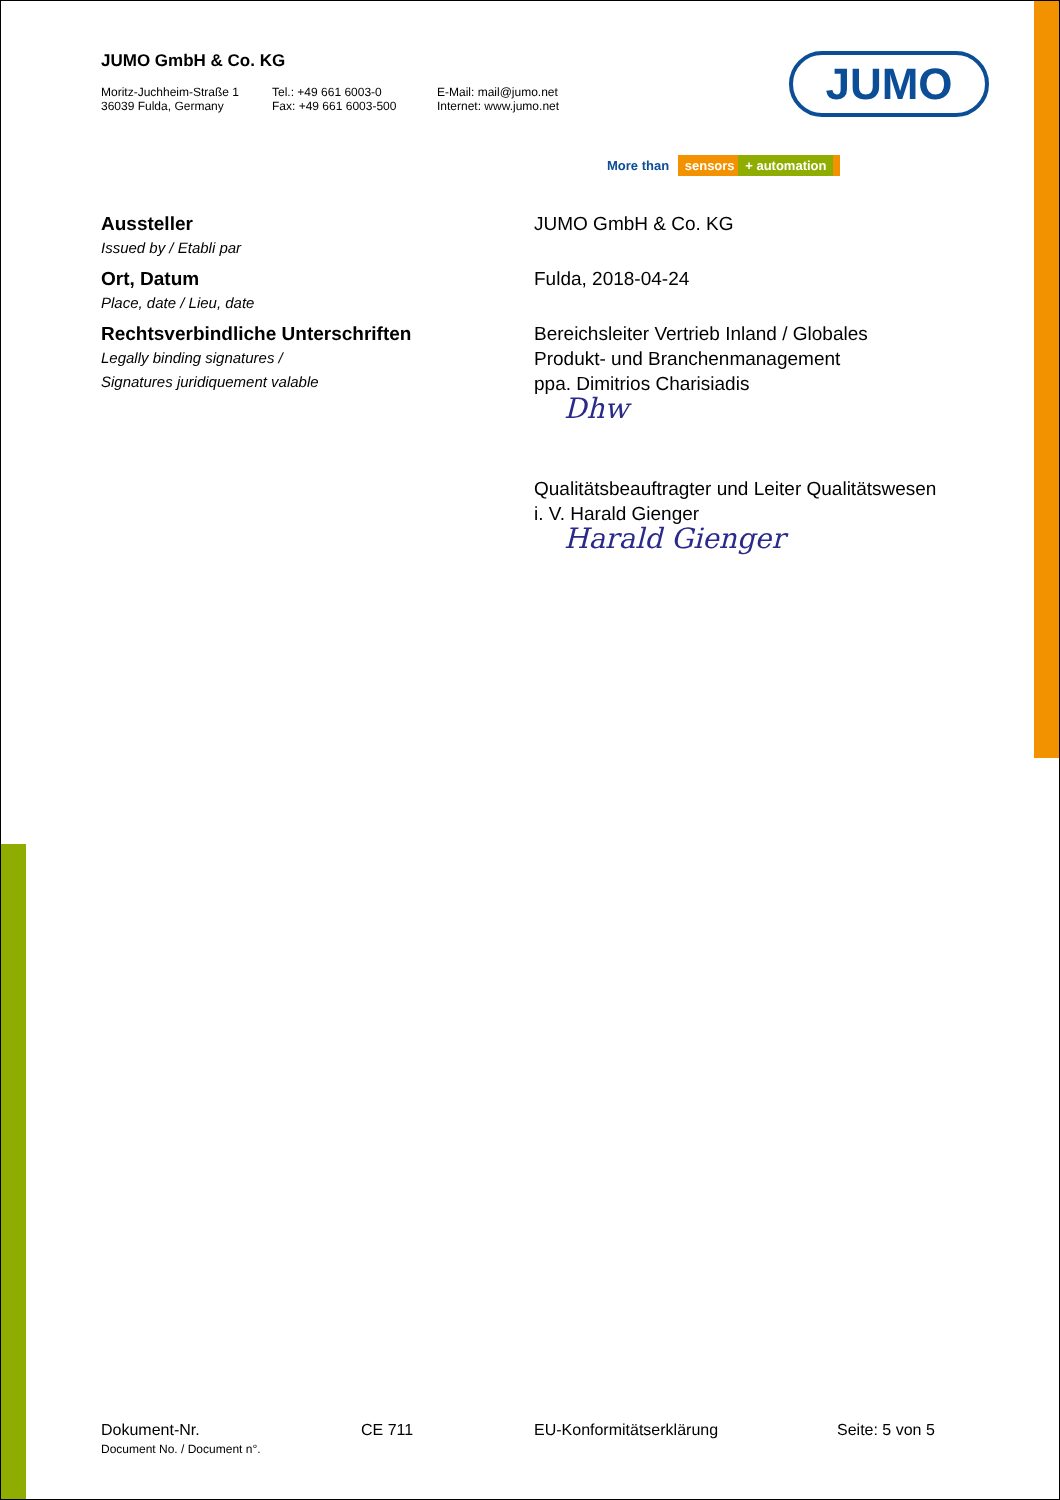JUMO GmbH & Co. KG
Moritz-Juchheim-Straße 1
36039 Fulda, Germany
Tel.: +49 661 6003-0
Fax: +49 661 6003-500
E-Mail: mail@jumo.net
Internet: www.jumo.net
JUMO
More than sensors + automation
Aussteller
Issued by / Etabli par
JUMO GmbH & Co. KG
Ort, Datum
Place, date / Lieu, date
Fulda, 2018-04-24
Rechtsverbindliche Unterschriften
Legally binding signatures /
Signatures juridiquement valable
Bereichsleiter Vertrieb Inland / Globales
Produkt- und Branchenmanagement
ppa. Dimitrios Charisiadis
Dhw
Qualitätsbeauftragter und Leiter Qualitätswesen
i. V. Harald Gienger
Harald Gienger
Dokument-Nr.
Document No. / Document n°.
CE 711 EU-Konformitätserklärung Seite: 5 von 5